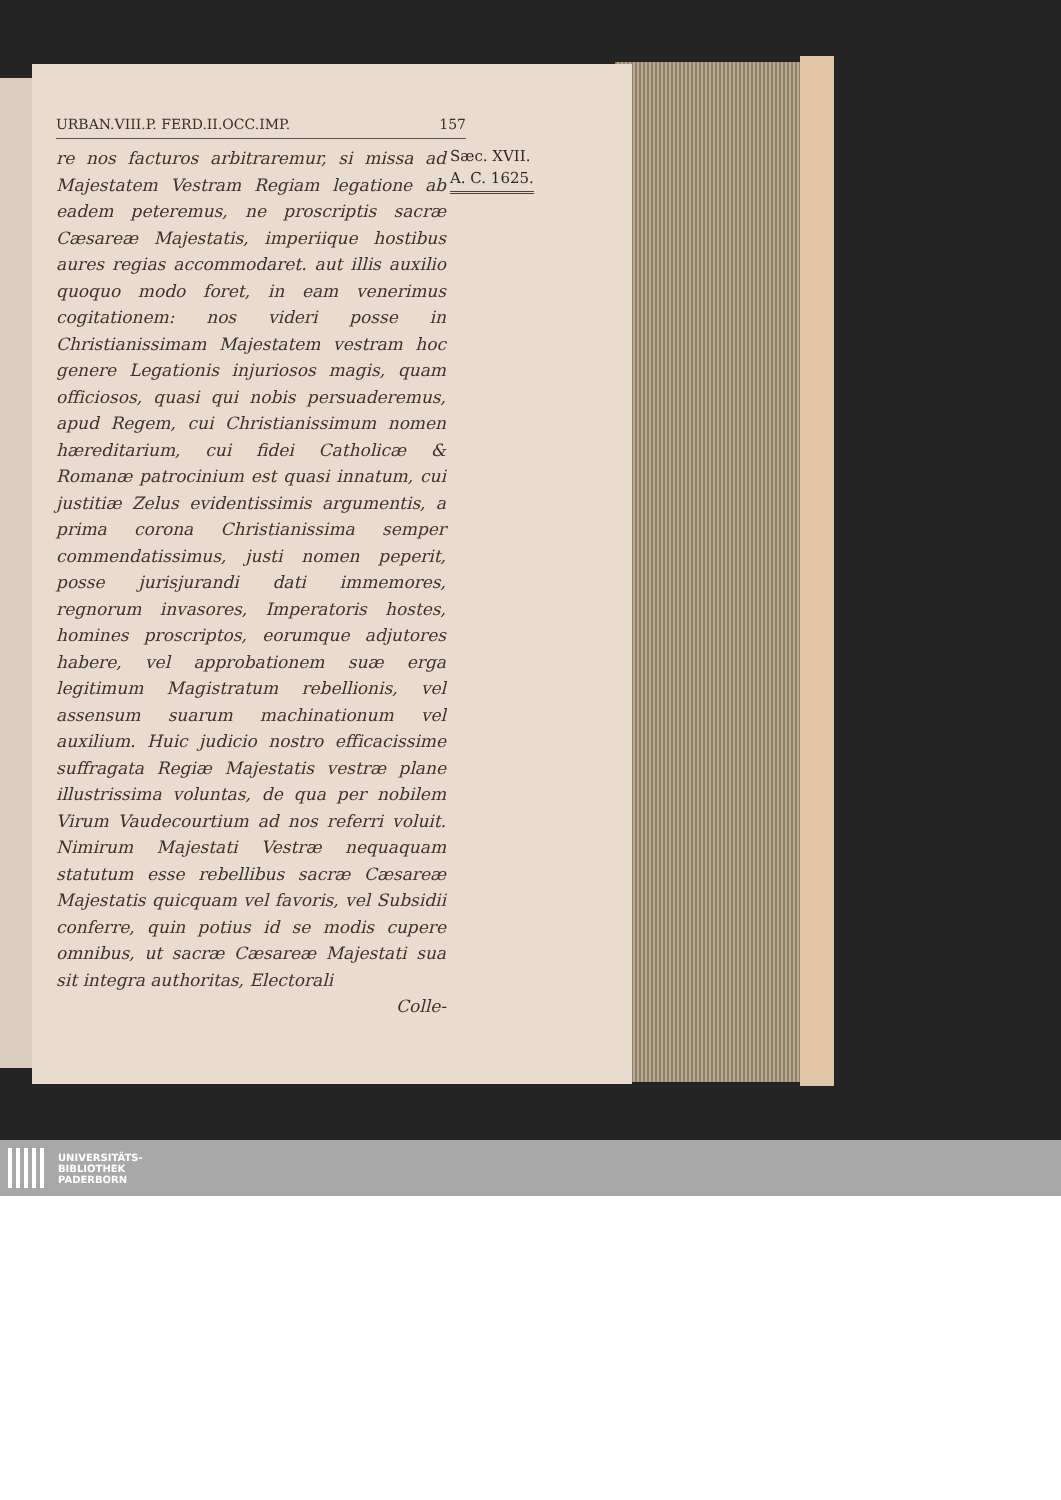URBAN.VIII.P. FERD.II.OCC.IMP. 157
re nos facturos arbitraremur, si missa ad Majestatem Vestram Regiam legatione ab eadem peteremus, ne proscriptis sacræ Cæsareæ Majestatis, imperiique hostibus aures regias accommodaret. aut illis auxilio quoquo modo foret, in eam venerimus cogitationem: nos videri posse in Christianissimam Majestatem vestram hoc genere Legationis injuriosos magis, quam officiosos, quasi qui nobis persuaderemus, apud Regem, cui Christianissimum nomen hæreditarium, cui fidei Catholicæ & Romanæ patrocinium est quasi innatum, cui justitiæ Zelus evidentissimis argumentis, a prima corona Christianissima semper commendatissimus, justi nomen peperit, posse jurisjurandi dati immemores, regnorum invasores, Imperatoris hostes, homines proscriptos, eorumque adjutores habere, vel approbationem suæ erga legitimum Magistratum rebellionis, vel assensum suarum machinationum vel auxilium. Huic judicio nostro efficacissime suffragata Regiæ Majestatis vestræ plane illustrissima voluntas, de qua per nobilem Virum Vaudecourtium ad nos referri voluit. Nimirum Majestati Vestræ nequaquam statutum esse rebellibus sacræ Cæsareæ Majestatis quicquam vel favoris, vel Subsidii conferre, quin potius id se modis cupere omnibus, ut sacræ Cæsareæ Majestati sua sit integra authoritas, Electorali
Colle-
Sæc. XVII.
A. C. 1625.
UNIVERSITÄTS-
BIBLIOTHEK
PADERBORN